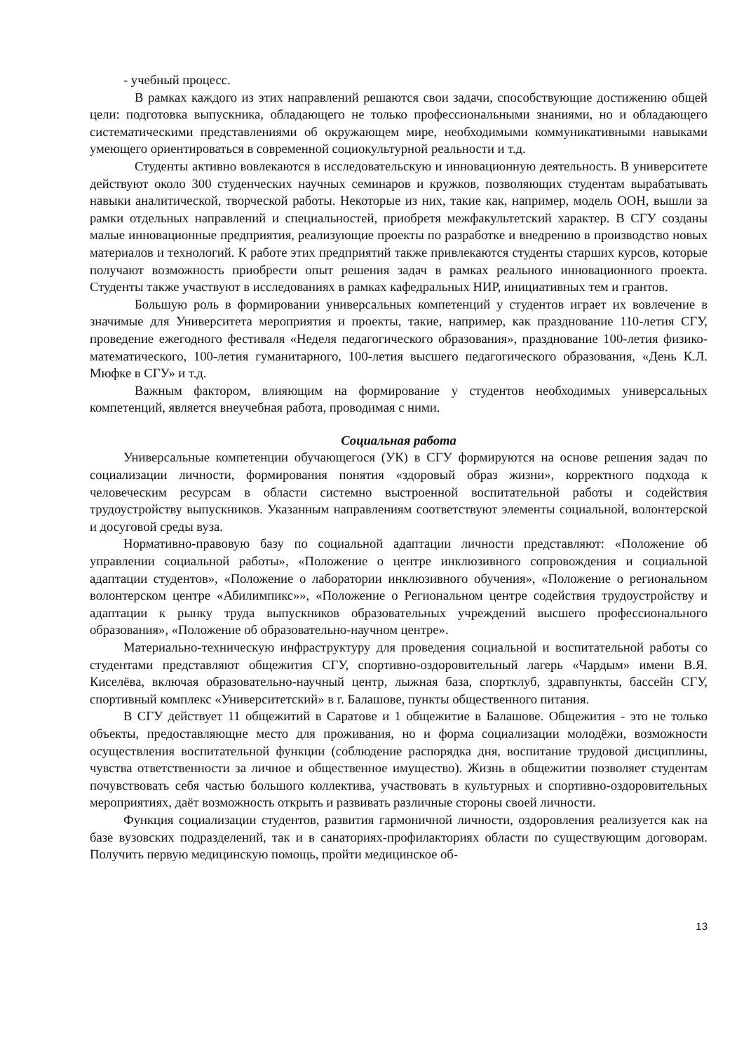- учебный процесс.
В рамках каждого из этих направлений решаются свои задачи, способствующие достижению общей цели: подготовка выпускника, обладающего не только профессиональными знаниями, но и обладающего систематическими представлениями об окружающем мире, необходимыми коммуникативными навыками умеющего ориентироваться в современной социокультурной реальности и т.д.
Студенты активно вовлекаются в исследовательскую и инновационную деятельность. В университете действуют около 300 студенческих научных семинаров и кружков, позволяющих студентам вырабатывать навыки аналитической, творческой работы. Некоторые из них, такие как, например, модель ООН, вышли за рамки отдельных направлений и специальностей, приобретя межфакультетский характер. В СГУ созданы малые инновационные предприятия, реализующие проекты по разработке и внедрению в производство новых материалов и технологий. К работе этих предприятий также привлекаются студенты старших курсов, которые получают возможность приобрести опыт решения задач в рамках реального инновационного проекта. Студенты также участвуют в исследованиях в рамках кафедральных НИР, инициативных тем и грантов.
Большую роль в формировании универсальных компетенций у студентов играет их вовлечение в значимые для Университета мероприятия и проекты, такие, например, как празднование 110-летия СГУ, проведение ежегодного фестиваля «Неделя педагогического образования», празднование 100-летия физико-математического, 100-летия гуманитарного, 100-летия высшего педагогического образования, «День К.Л. Мюфке в СГУ» и т.д.
Важным фактором, влияющим на формирование у студентов необходимых универсальных компетенций, является внеучебная работа, проводимая с ними.
Социальная работа
Универсальные компетенции обучающегося (УК) в СГУ формируются на основе решения задач по социализации личности, формирования понятия «здоровый образ жизни», корректного подхода к человеческим ресурсам в области системно выстроенной воспитательной работы и содействия трудоустройству выпускников. Указанным направлениям соответствуют элементы социальной, волонтерской и досуговой среды вуза.
Нормативно-правовую базу по социальной адаптации личности представляют: «Положение об управлении социальной работы», «Положение о центре инклюзивного сопровождения и социальной адаптации студентов», «Положение о лаборатории инклюзивного обучения», «Положение о региональном волонтерском центре «Абилимпикс»», «Положение о Региональном центре содействия трудоустройству и адаптации к рынку труда выпускников образовательных учреждений высшего профессионального образования», «Положение об образовательно-научном центре».
Материально-техническую инфраструктуру для проведения социальной и воспитательной работы со студентами представляют общежития СГУ, спортивно-оздоровительный лагерь «Чардым» имени В.Я. Киселёва, включая образовательно-научный центр, лыжная база, спортклуб, здравпункты, бассейн СГУ, спортивный комплекс «Университетский» в г. Балашове, пункты общественного питания.
В СГУ действует 11 общежитий в Саратове и 1 общежитие в Балашове. Общежития - это не только объекты, предоставляющие место для проживания, но и форма социализации молодёжи, возможности осуществления воспитательной функции (соблюдение распорядка дня, воспитание трудовой дисциплины, чувства ответственности за личное и общественное имущество). Жизнь в общежитии позволяет студентам почувствовать себя частью большого коллектива, участвовать в культурных и спортивно-оздоровительных мероприятиях, даёт возможность открыть и развивать различные стороны своей личности.
Функция социализации студентов, развития гармоничной личности, оздоровления реализуется как на базе вузовских подразделений, так и в санаториях-профилакториях области по существующим договорам. Получить первую медицинскую помощь, пройти медицинское об-
13